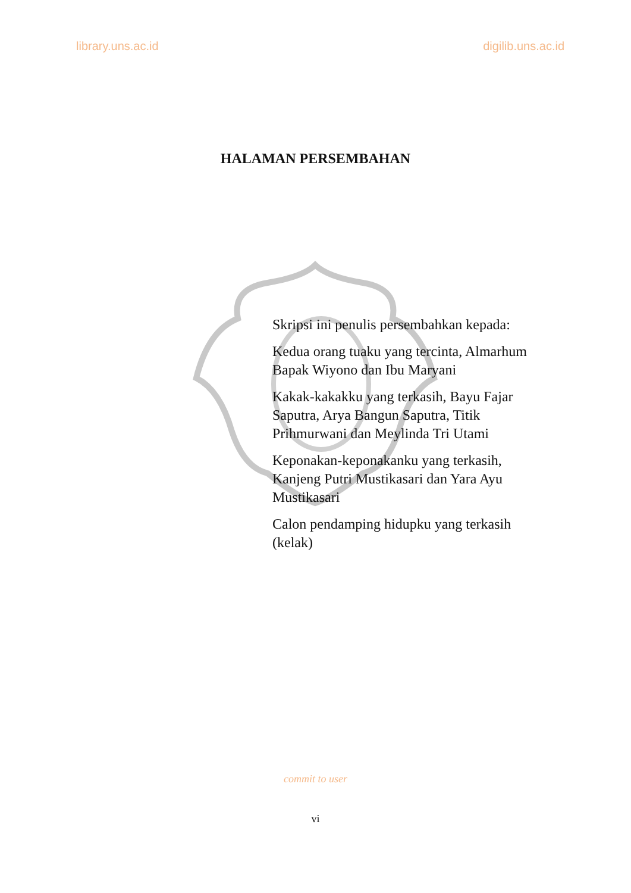library.uns.ac.id digilib.uns.ac.id
HALAMAN PERSEMBAHAN
Skripsi ini penulis persembahkan kepada:
Kedua orang tuaku yang tercinta, Almarhum Bapak Wiyono dan Ibu Maryani
Kakak-kakakku yang terkasih, Bayu Fajar Saputra, Arya Bangun Saputra, Titik Prihmurwani dan Meylinda Tri Utami
Keponakan-keponakanku yang terkasih, Kanjeng Putri Mustikasari dan Yara Ayu Mustikasari
Calon pendamping hidupku yang terkasih (kelak)
commit to user
vi